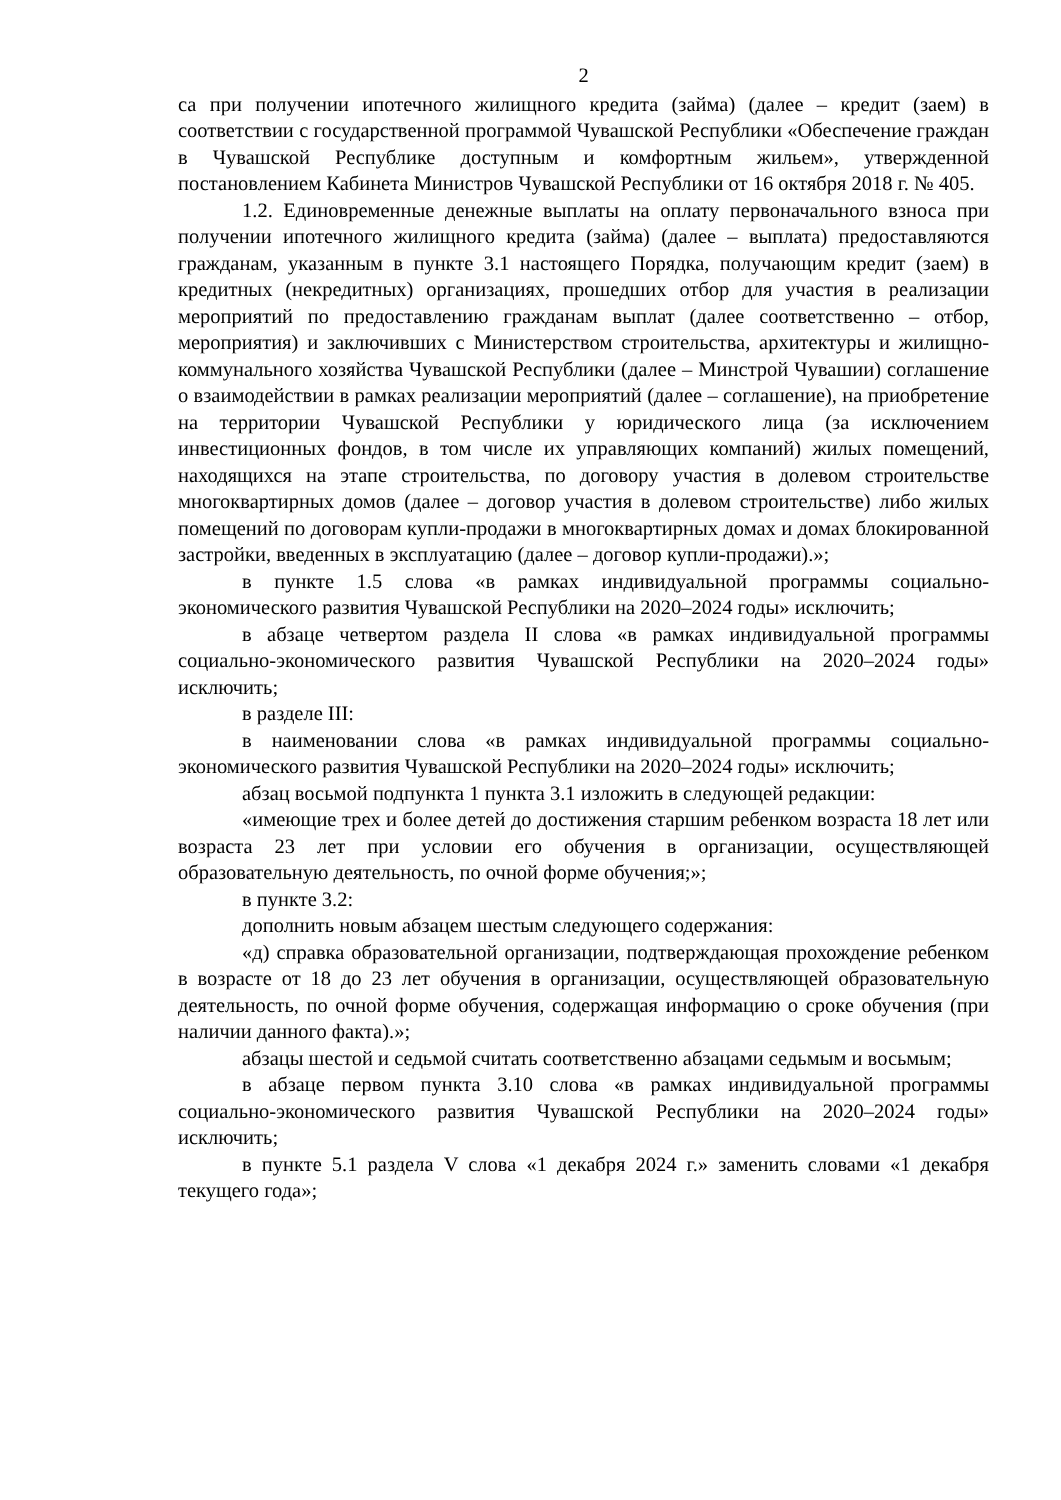2
са при получении ипотечного жилищного кредита (займа) (далее – кредит (заем) в соответствии с государственной программой Чувашской Республики «Обеспечение граждан в Чувашской Республике доступным и комфортным жильем», утвержденной постановлением Кабинета Министров Чувашской Республики от 16 октября 2018 г. № 405.
1.2. Единовременные денежные выплаты на оплату первоначального взноса при получении ипотечного жилищного кредита (займа) (далее – выплата) предоставляются гражданам, указанным в пункте 3.1 настоящего Порядка, получающим кредит (заем) в кредитных (некредитных) организациях, прошедших отбор для участия в реализации мероприятий по предоставлению гражданам выплат (далее соответственно – отбор, мероприятия) и заключивших с Министерством строительства, архитектуры и жилищно-коммунального хозяйства Чувашской Республики (далее – Минстрой Чувашии) соглашение о взаимодействии в рамках реализации мероприятий (далее – соглашение), на приобретение на территории Чувашской Республики у юридического лица (за исключением инвестиционных фондов, в том числе их управляющих компаний) жилых помещений, находящихся на этапе строительства, по договору участия в долевом строительстве многоквартирных домов (далее – договор участия в долевом строительстве) либо жилых помещений по договорам купли-продажи в многоквартирных домах и домах блокированной застройки, введенных в эксплуатацию (далее – договор купли-продажи).»;
в пункте 1.5 слова «в рамках индивидуальной программы социально-экономического развития Чувашской Республики на 2020–2024 годы» исключить;
в абзаце четвертом раздела II слова «в рамках индивидуальной программы социально-экономического развития Чувашской Республики на 2020–2024 годы» исключить;
в разделе III:
в наименовании слова «в рамках индивидуальной программы социально-экономического развития Чувашской Республики на 2020–2024 годы» исключить;
абзац восьмой подпункта 1 пункта 3.1 изложить в следующей редакции:
«имеющие трех и более детей до достижения старшим ребенком возраста 18 лет или возраста 23 лет при условии его обучения в организации, осуществляющей образовательную деятельность, по очной форме обучения;»;
в пункте 3.2:
дополнить новым абзацем шестым следующего содержания:
«д) справка образовательной организации, подтверждающая прохождение ребенком в возрасте от 18 до 23 лет обучения в организации, осуществляющей образовательную деятельность, по очной форме обучения, содержащая информацию о сроке обучения (при наличии данного факта).»;
абзацы шестой и седьмой считать соответственно абзацами седьмым и восьмым;
в абзаце первом пункта 3.10 слова «в рамках индивидуальной программы социально-экономического развития Чувашской Республики на 2020–2024 годы» исключить;
в пункте 5.1 раздела V слова «1 декабря 2024 г.» заменить словами «1 декабря текущего года»;